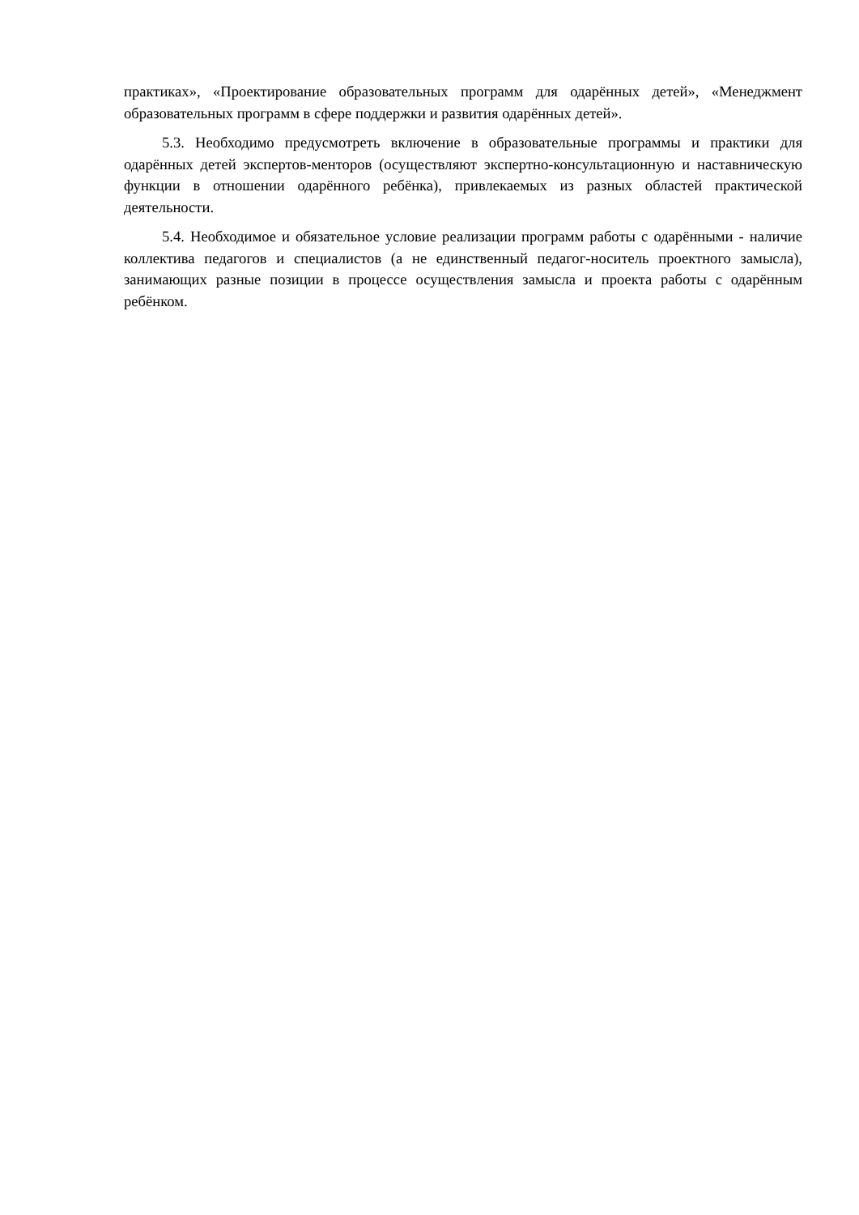практиках», «Проектирование образовательных программ для одарённых детей», «Менеджмент образовательных программ в сфере поддержки и развития одарённых детей».
5.3. Необходимо предусмотреть включение в образовательные программы и практики для одарённых детей экспертов-менторов (осуществляют экспертно-консультационную и наставническую функции в отношении одарённого ребёнка), привлекаемых из разных областей практической деятельности.
5.4. Необходимое и обязательное условие реализации программ работы с одарёнными - наличие коллектива педагогов и специалистов (а не единственный педагог-носитель проектного замысла), занимающих разные позиции в процессе осуществления замысла и проекта работы с одарённым ребёнком.